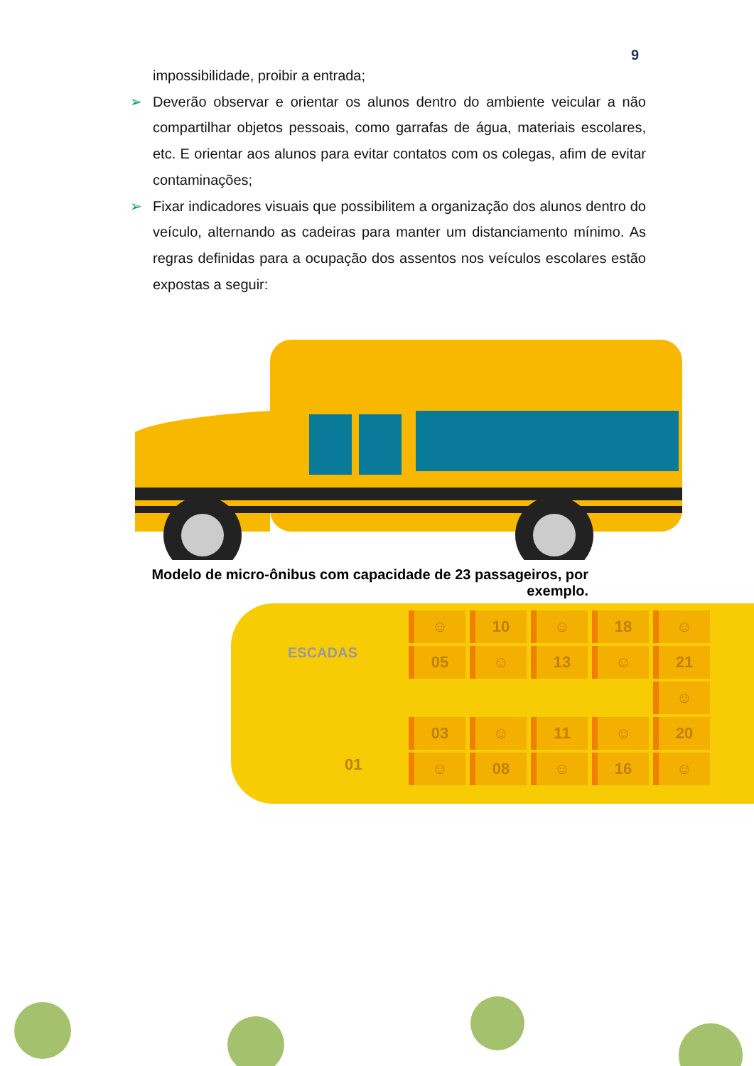9
impossibilidade, proibir a entrada;
➢ Deverão observar e orientar os alunos dentro do ambiente veicular a não compartilhar objetos pessoais, como garrafas de água, materiais escolares, etc. E orientar aos alunos para evitar contatos com os colegas, afim de evitar contaminações;
➢ Fixar indicadores visuais que possibilitem a organização dos alunos dentro do veículo, alternando as cadeiras para manter um distanciamento mínimo. As regras definidas para a ocupação dos assentos nos veículos escolares estão expostas a seguir:
Modelo de micro-ônibus com capacidade de 23 passageiros, por exemplo.
ESCADAS
☺
10
☺
18
☺
05
☺
13
☺
21
☺
03
☺
11
☺
20
☺
08
☺
16
☺
01